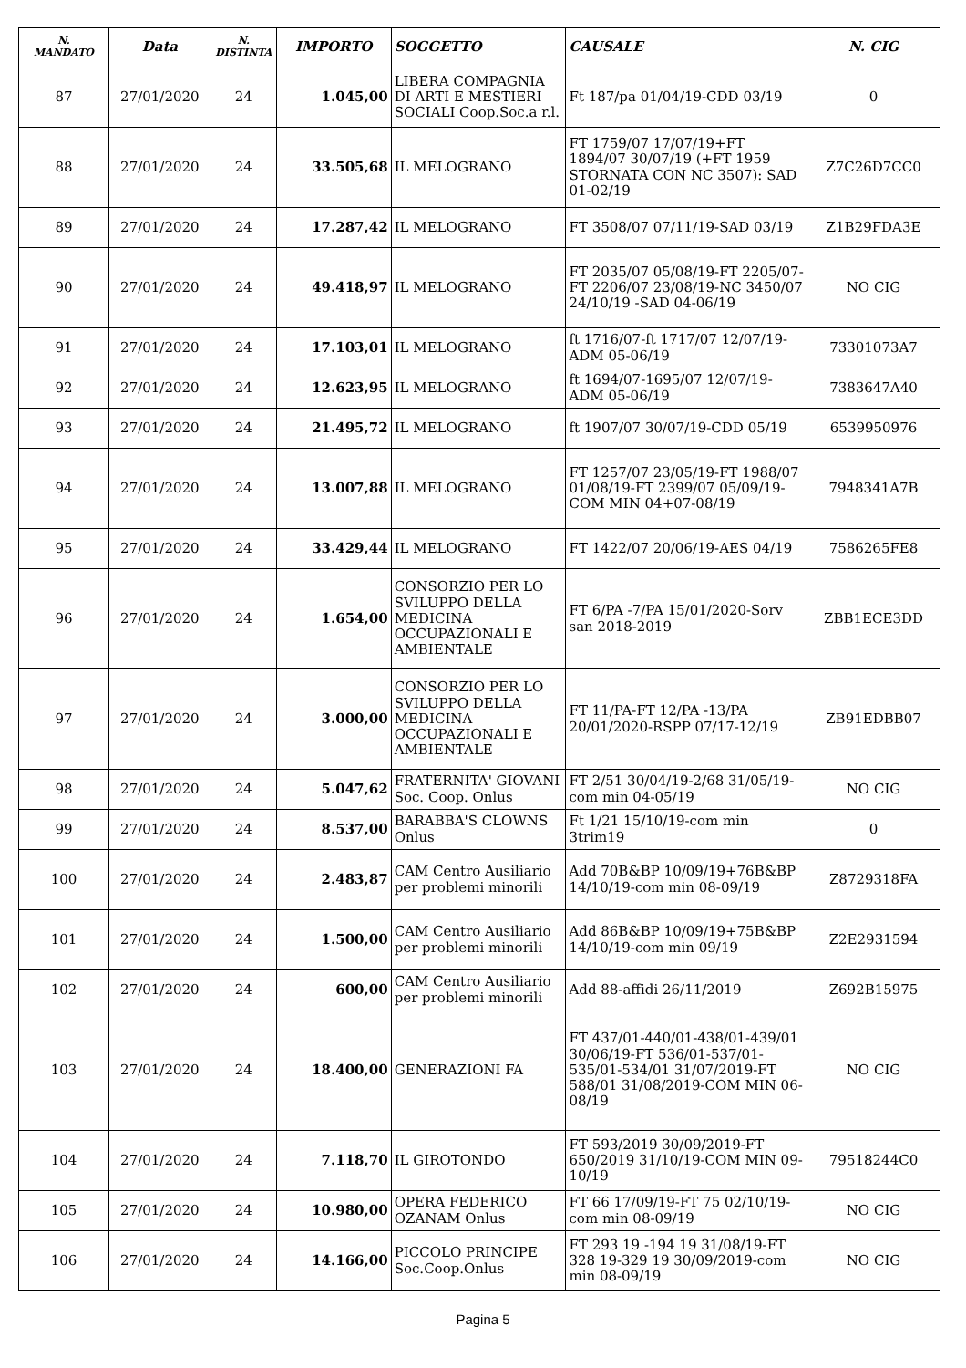| N. MANDATO | Data | N. DISTINTA | IMPORTO | SOGGETTO | CAUSALE | N. CIG |
| --- | --- | --- | --- | --- | --- | --- |
| 87 | 27/01/2020 | 24 | 1.045,00 | LIBERA COMPAGNIA DI ARTI E MESTIERI SOCIALI Coop.Soc.a r.l. | Ft 187/pa 01/04/19-CDD 03/19 | 0 |
| 88 | 27/01/2020 | 24 | 33.505,68 | IL MELOGRANO | FT 1759/07 17/07/19+FT 1894/07 30/07/19 (+FT 1959 STORNATA CON NC 3507): SAD 01-02/19 | Z7C26D7CC0 |
| 89 | 27/01/2020 | 24 | 17.287,42 | IL MELOGRANO | FT 3508/07 07/11/19-SAD 03/19 | Z1B29FDA3E |
| 90 | 27/01/2020 | 24 | 49.418,97 | IL MELOGRANO | FT 2035/07 05/08/19-FT 2205/07-FT 2206/07 23/08/19-NC 3450/07 24/10/19 -SAD 04-06/19 | NO CIG |
| 91 | 27/01/2020 | 24 | 17.103,01 | IL MELOGRANO | ft 1716/07-ft 1717/07 12/07/19-ADM 05-06/19 | 73301073A7 |
| 92 | 27/01/2020 | 24 | 12.623,95 | IL MELOGRANO | ft 1694/07-1695/07 12/07/19-ADM 05-06/19 | 7383647A40 |
| 93 | 27/01/2020 | 24 | 21.495,72 | IL MELOGRANO | ft 1907/07 30/07/19-CDD 05/19 | 6539950976 |
| 94 | 27/01/2020 | 24 | 13.007,88 | IL MELOGRANO | FT 1257/07 23/05/19-FT 1988/07 01/08/19-FT 2399/07 05/09/19-COM MIN 04+07-08/19 | 7948341A7B |
| 95 | 27/01/2020 | 24 | 33.429,44 | IL MELOGRANO | FT 1422/07 20/06/19-AES 04/19 | 7586265FE8 |
| 96 | 27/01/2020 | 24 | 1.654,00 | CONSORZIO PER LO SVILUPPO DELLA MEDICINA OCCUPAZIONALI E AMBIENTALE | FT 6/PA -7/PA 15/01/2020-Sorv san 2018-2019 | ZBB1ECE3DD |
| 97 | 27/01/2020 | 24 | 3.000,00 | CONSORZIO PER LO SVILUPPO DELLA MEDICINA OCCUPAZIONALI E AMBIENTALE | FT 11/PA-FT 12/PA -13/PA 20/01/2020-RSPP 07/17-12/19 | ZB91EDBB07 |
| 98 | 27/01/2020 | 24 | 5.047,62 | FRATERNITA' GIOVANI Soc. Coop. Onlus | FT 2/51 30/04/19-2/68 31/05/19-com min 04-05/19 | NO CIG |
| 99 | 27/01/2020 | 24 | 8.537,00 | BARABBA'S CLOWNS Onlus | Ft 1/21 15/10/19-com min 3trim19 | 0 |
| 100 | 27/01/2020 | 24 | 2.483,87 | CAM Centro Ausiliario per problemi minorili | Add 70B&BP 10/09/19+76B&BP 14/10/19-com min 08-09/19 | Z8729318FA |
| 101 | 27/01/2020 | 24 | 1.500,00 | CAM Centro Ausiliario per problemi minorili | Add 86B&BP 10/09/19+75B&BP 14/10/19-com min 09/19 | Z2E2931594 |
| 102 | 27/01/2020 | 24 | 600,00 | CAM Centro Ausiliario per problemi minorili | Add 88-affidi 26/11/2019 | Z692B15975 |
| 103 | 27/01/2020 | 24 | 18.400,00 | GENERAZIONI FA | FT 437/01-440/01-438/01-439/01 30/06/19-FT 536/01-537/01-535/01-534/01 31/07/2019-FT 588/01 31/08/2019-COM MIN 06-08/19 | NO CIG |
| 104 | 27/01/2020 | 24 | 7.118,70 | IL GIROTONDO | FT 593/2019 30/09/2019-FT 650/2019 31/10/19-COM MIN 09-10/19 | 79518244C0 |
| 105 | 27/01/2020 | 24 | 10.980,00 | OPERA FEDERICO OZANAM Onlus | FT 66 17/09/19-FT 75 02/10/19-com min 08-09/19 | NO CIG |
| 106 | 27/01/2020 | 24 | 14.166,00 | PICCOLO PRINCIPE Soc.Coop.Onlus | FT 293 19 -194 19 31/08/19-FT 328 19-329 19 30/09/2019-com min 08-09/19 | NO CIG |
Pagina 5